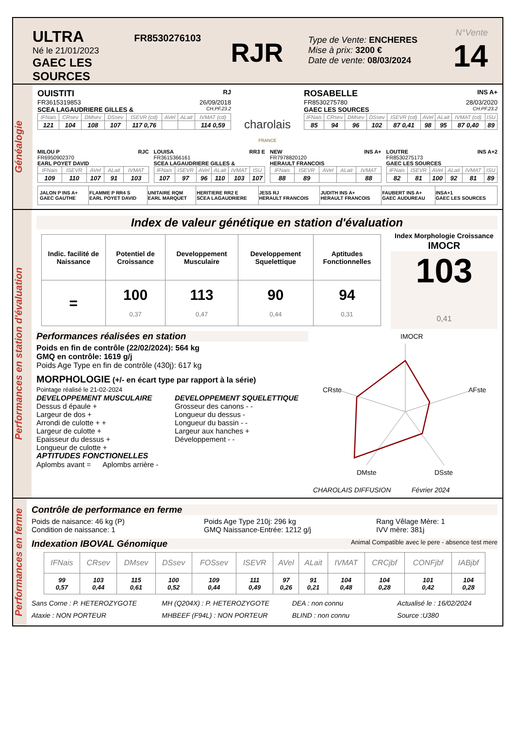ULTRA
Né le 21/01/2023
GAEC LES SOURCES
FR8530276103
RJR
Type de Vente: ENCHERES
Mise à prix: 3200 €
Date de vente: 08/03/2024
N°Vente
14
Généalogie
OUISTITI RJ
FR3615319853 26/09/2018
SCEA LAGAUDRIERE GILLES & CH.PF.23.2
| IFNais | CRsev | DMsev | DSsev | ISEVR (cd) | AVel | ALait | IVMAT (cd) |
| --- | --- | --- | --- | --- | --- | --- | --- |
| 121 | 104 | 108 | 107 | 117 0,76 | | | 114 0,59 |
charolais
FRANCE
ROSABELLE INS A+
FR8530275780 28/03/2020
GAEC LES SOURCES CH.PF.23.2
| IFNais | CRsev | DMsev | DSsev | ISEVR (cd) | AVel | ALait | IVMAT (cd) | ISU |
| --- | --- | --- | --- | --- | --- | --- | --- | --- |
| 85 | 94 | 96 | 102 | 87 0,41 | 98 | 95 | 87 0,40 | 89 |
MILOU P RJC
FR6950902370
EARL POYET DAVID
| IFNais | ISEVR | AVel | ALait | IVMAT |
| --- | --- | --- | --- | --- |
| 109 | 110 | 107 | 91 | 103 |
LOUISA RR3 E
FR3615366161
SCEA LAGAUDRIERE GILLES &
| IFNais | ISEVR | AVel | ALait | IVMAT | ISU |
| --- | --- | --- | --- | --- | --- |
| 107 | 97 | 96 | 110 | 103 | 107 |
NEW INS A+
FR7978820120
HERAULT FRANCOIS
| IFNais | ISEVR | AVel | ALait | IVMAT |
| --- | --- | --- | --- | --- |
| 88 | 89 | | | 88 |
LOUTRE INS A+2
FR8530275173
GAEC LES SOURCES
| IFNais | ISEVR | AVel | ALait | IVMAT | ISU |
| --- | --- | --- | --- | --- | --- |
| 82 | 81 | 100 | 92 | 81 | 89 |
| JALON P INS A+ GAEC GAUTHE | FLAMME P RR4 S EARL POYET DAVID | UNITAIRE RQM EARL MARQUET | HERITIERE RR2 E SCEA LAGAUDRIERE | JESS RJ HERAULT FRANCOIS | JUDITH INS A+ HERAULT FRANCOIS | FAUBERT INS A+ GAEC AUDUREAU | INSA+1 GAEC LES SOURCES |
Performances en station d'évaluation
Index de valeur génétique en station d'évaluation
| Indic. facilité de Naissance | Potentiel de Croissance | Developpement Musculaire | Developpement Squelettique | Aptitudes Fonctionnelles |
| = | 100 0,37 | 113 0,47 | 90 0,44 | 94 0,31 |
Index Morphologie Croissance
IMOCR
103
0,41
Performances réalisées en station
Poids en fin de contrôle (22/02/2024): 564 kg
GMQ en contrôle: 1619 g/j
Poids Age Type en fin de contrôle (430j): 617 kg
MORPHOLOGIE (+/- en écart type par rapport à la série)
Pointage réalisé le 21-02-2024
DEVELOPPEMENT MUSCULAIRE
Dessus d épaule +
Largeur de dos +
Arrondi de culotte + +
Largeur de culotte +
Epaisseur du dessus +
Longueur de culotte +
DEVELOPPEMENT SQUELETTIQUE
Grosseur des canons - -
Longueur du dessus -
Longueur du bassin - -
Largeur aux hanches +
Développement - -
APTITUDES FONCTIONELLES
Aplombs avant = Aplombs arrière -
IMOCR
CRste
AFste
DMste
DSste
CHAROLAIS DIFFUSION Février 2024
Performances en ferme
Contrôle de performance en ferme
Poids de naisance: 46 kg (P)
Condition de naissance: 1
Poids Age Type 210j: 296 kg
GMQ Naissance-Entrée: 1212 g/j
Rang Vêlage Mère: 1
IVV mère: 381j
Indexation IBOVAL Génomique Animal Compatible avec le pere - absence test mere
| IFNais | CRsev | DMsev | DSsev | FOSsev | ISEVR | AVel | ALait | IVMAT | CRCjbf | CONFjbf | IABjbf |
| --- | --- | --- | --- | --- | --- | --- | --- | --- | --- | --- | --- |
| 99 0,57 | 103 0,44 | 115 0,61 | 100 0,52 | 109 0,44 | 111 0,49 | 97 0,26 | 91 0,21 | 104 0,48 | 104 0,28 | 101 0,42 | 104 0,28 |
Sans Corne : P. HETEROZYGOTE
Ataxie : NON PORTEUR
MH (Q204X) : P. HETEROZYGOTE
MHBEEF (F94L) : NON PORTEUR
DEA : non connu
BLIND : non connu
Actualisé le : 16/02/2024
Source :U380